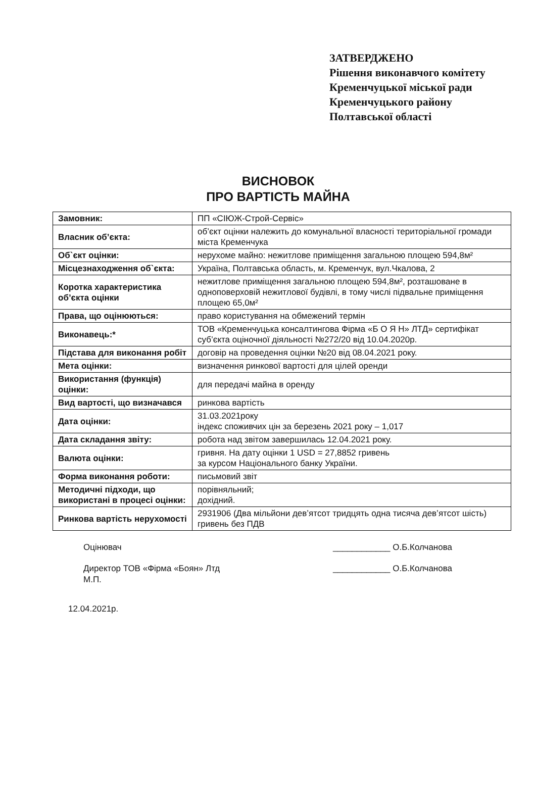ЗАТВЕРДЖЕНО
Рішення виконавчого комітету
Кременчуцької міської ради
Кременчуцького району
Полтавської області
ВИСНОВОК
ПРО ВАРТІСТЬ МАЙНА
| Замовник: | ПП «СІЮЖ-Строй-Сервіс» |
| Власник об’єкта: | об’єкт оцінки належить до комунальної власності територіальної громади міста Кременчука |
| Об`єкт оцінки: | нерухоме майно: нежитлове приміщення загальною площею 594,8м² |
| Місцезнаходження об`єкта: | Україна, Полтавська область, м. Кременчук, вул.Чкалова, 2 |
| Коротка характеристика об’єкта оцінки | нежитлове приміщення загальною площею 594,8м², розташоване в одноповерховій нежитлової будівлі, в тому числі підвальне приміщення площею 65,0м² |
| Права, що оцінюються: | право користування на обмежений термін |
| Виконавець:* | ТОВ «Кременчуцька консалтингова Фірма «Б О Я Н» ЛТД» сертифікат суб’єкта оціночної діяльності №272/20 від 10.04.2020р. |
| Підстава для виконання робіт | договір на проведення оцінки №20 від 08.04.2021 року. |
| Мета оцінки: | визначення ринкової вартості для цілей оренди |
| Використання (функція) оцінки: | для передачі майна в оренду |
| Вид вартості, що визначався | ринкова вартість |
| Дата оцінки: | 31.03.2021року індекс споживчих цін за березень 2021 року – 1,017 |
| Дата складання звіту: | робота над звітом завершилась 12.04.2021 року. |
| Валюта оцінки: | гривня. На дату оцінки 1 USD = 27,8852 гривень за курсом Національного банку України. |
| Форма виконання роботи: | письмовий звіт |
| Методичні підходи, що використані в процесі оцінки: | порівняльний; дохідний. |
| Ринкова вартість нерухомості | 2931906 (Два мільйони дев’ятсот тридцять одна тисяча дев’ятсот шість) гривень без ПДВ |
Оцінювач ____________ О.Б.Колчанова
Директор ТОВ «Фірма «Боян» Лтд
М.П. ____________ О.Б.Колчанова
12.04.2021р.